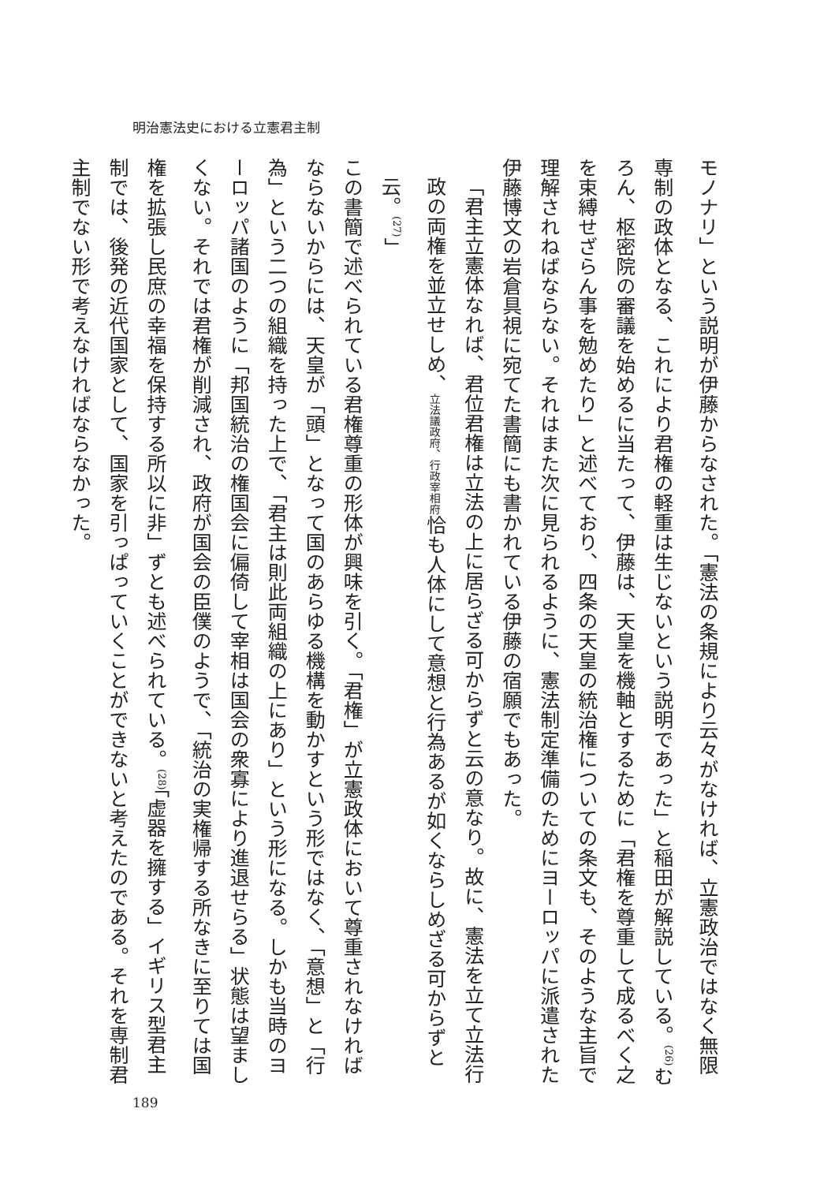明治憲法史における立憲君主制
モノナリ」という説明が伊藤からなされた。「憲法の条規により云々がなければ、立憲政治ではなく無限専制の政体となる、これにより君権の軽重は生じないという説明であった」と稲田が解説している。<sup>(26)</sup>むろん、枢密院の審議を始めるに当たって、伊藤は、天皇を機軸とするために「君権を尊重して成るべく之を束縛せざらん事を勉めたり」と述べており、四条の天皇の統治権についての条文も、そのような主旨で理解されねばならない。それはまた次に見られるように、憲法制定準備のためにヨーロッパに派遣された伊藤博文の岩倉具視に宛てた書簡にも書かれている伊藤の宿願でもあった。
「君主立憲体なれば、君位君権は立法の上に居らざる可からずと云の意なり。故に、憲法を立て立法行政の両権を並立せしめ、立法議政府、行政宰相府恰も人体にして意想と行為あるが如くならしめざる可からずと云。<sup>(27)</sup>」
この書簡で述べられている君権尊重の形体が興味を引く。「君権」が立憲政体において尊重されなければならないからには、天皇が「頭」となって国のあらゆる機構を動かすという形ではなく、「意想」と「行為」という二つの組織を持った上で、「君主は則此両組織の上にあり」という形になる。しかも当時のヨーロッパ諸国のように「邦国統治の権国会に偏倚して宰相は国会の衆寡により進退せらる」状態は望ましくない。それでは君権が削減され、政府が国会の臣僕のようで、「統治の実権帰する所なきに至りては国権を拡張し民庶の幸福を保持する所以に非」ずとも述べられている。<sup>(28)</sup>「虚器を擁する」イギリス型君主制では、後発の近代国家として、国家を引っぱっていくことができないと考えたのである。それを専制君主制でない形で考えなければならなかった。
189